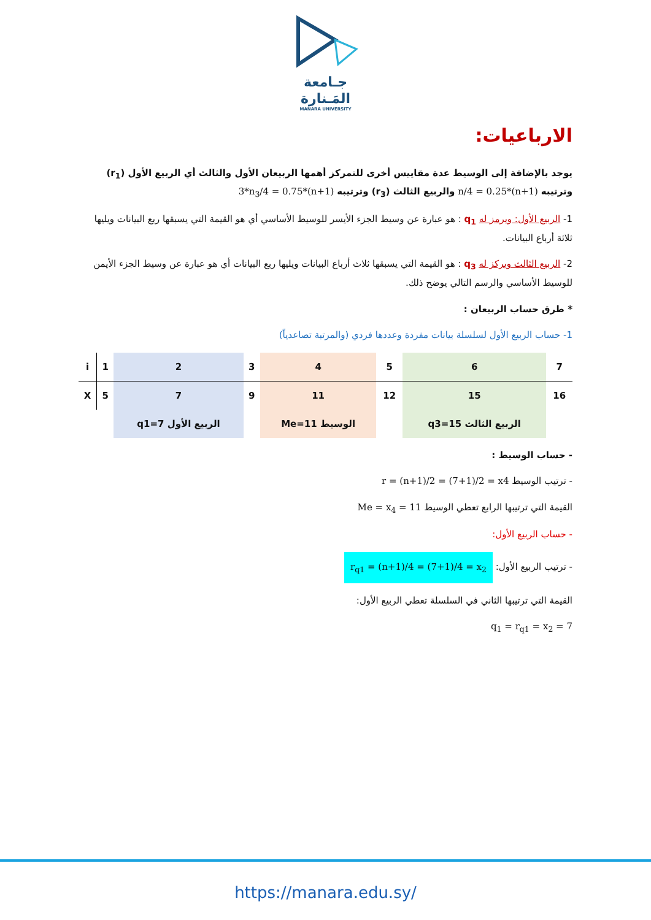جـامعة
المَـنارة
MANARA UNIVERSITY
الارباعيات:
يوجد بالإضافة إلى الوسيط عدة مقاييس أخرى للتمركز أهمها الربيعان الأول والثالث أي الربيع الأول (r<sub>1</sub>) وترتيبه n/4 = 0.25*(n+1) والربيع الثالث (r<sub>3</sub>) وترتيبه 3*n<sub>3</sub>/4 = 0.75*(n+1)
1- الربيع الأول: ويرمز له q<sub>1</sub> : هو عبارة عن وسيط الجزء الأيسر للوسيط الأساسي أي هو القيمة التي يسبقها ربع البيانات ويليها ثلاثة أرباع البيانات.
2- الربيع الثالث ويركز له q<sub>3</sub> : هو القيمة التي يسبقها ثلاث أرباع البيانات ويليها ربع البيانات أي هو عبارة عن وسيط الجزء الأيمن للوسيط الأساسي والرسم التالي يوضح ذلك.
* طرق حساب الربيعان :
1- حساب الربيع الأول لسلسلة بيانات مفردة وعددها فردي (والمرتبة تصاعدياً)
| i | 1 | 2 | 3 | 4 | 5 | 6 | 7 |
| X | 5 | 7 | 9 | 11 | 12 | 15 | 16 |
| | | q1=7 الربيع الأول | | Me=11 الوسيط | | q3=15 الربيع الثالث | |
- حساب الوسيط :
- ترتيب الوسيط r = (n+1)/2 = (7+1)/2 = x4
القيمة التي ترتيبها الرابع تعطي الوسيط Me = x<sub>4</sub> = 11
- حساب الربيع الأول:
- ترتيب الربيع الأول: r<sub>q1</sub> = (n+1)/4 = (7+1)/4 = x<sub>2</sub>
القيمة التي ترتيبها الثاني في السلسلة تعطي الربيع الأول:
q<sub>1</sub> = r<sub>q1</sub> = x<sub>2</sub> = 7
https://manara.edu.sy/